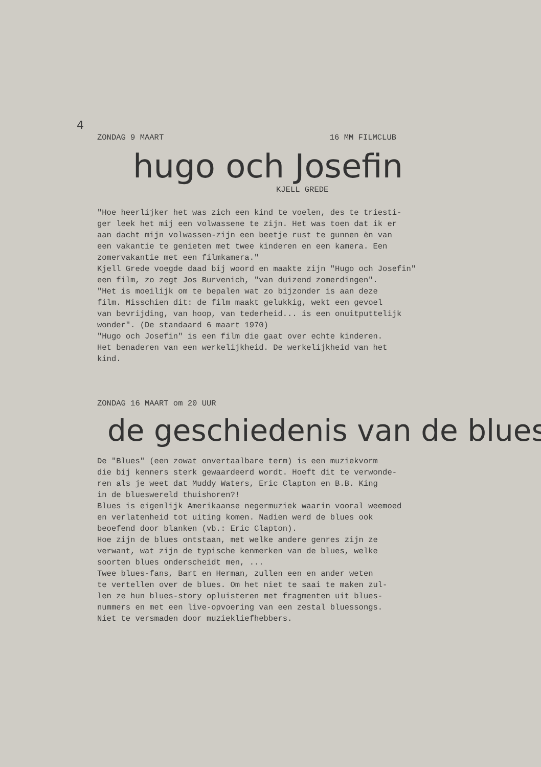4
ZONDAG 9 MAART 16 MM FILMCLUB
hugo och Josefin
KJELL GREDE
"Hoe heerlijker het was zich een kind te voelen, des te triesti-
ger leek het mij een volwassene te zijn. Het was toen dat ik er
aan dacht mijn volwassen-zijn een beetje rust te gunnen èn van
een vakantie te genieten met twee kinderen en een kamera. Een
zomervakantie met een filmkamera."
Kjell Grede voegde daad bij woord en maakte zijn "Hugo och Josefin"
een film, zo zegt Jos Burvenich, "van duizend zomerdingen".
"Het is moeilijk om te bepalen wat zo bijzonder is aan deze
film. Misschien dit: de film maakt gelukkig, wekt een gevoel
van bevrijding, van hoop, van tederheid... is een onuitputtelijk
wonder". (De standaard 6 maart 1970)
"Hugo och Josefin" is een film die gaat over echte kinderen.
Het benaderen van een werkelijkheid. De werkelijkheid van het
kind.
ZONDAG 16 MAART om 20 UUR
de geschiedenis van de blues
De "Blues" (een zowat onvertaalbare term) is een muziekvorm
die bij kenners sterk gewaardeerd wordt. Hoeft dit te verwonde-
ren als je weet dat Muddy Waters, Eric Clapton en B.B. King
in de blueswereld thuishoren?!
Blues is eigenlijk Amerikaanse negermuziek waarin vooral weemoed
en verlatenheid tot uiting komen. Nadien werd de blues ook
beoefend door blanken (vb.: Eric Clapton).
Hoe zijn de blues ontstaan, met welke andere genres zijn ze
verwant, wat zijn de typische kenmerken van de blues, welke
soorten blues onderscheidt men, ...
Twee blues-fans, Bart en Herman, zullen een en ander weten
te vertellen over de blues. Om het niet te saai te maken zul-
len ze hun blues-story opluisteren met fragmenten uit blues-
nummers en met een live-opvoering van een zestal bluessongs.
Niet te versmaden door muziekliefhebbers.